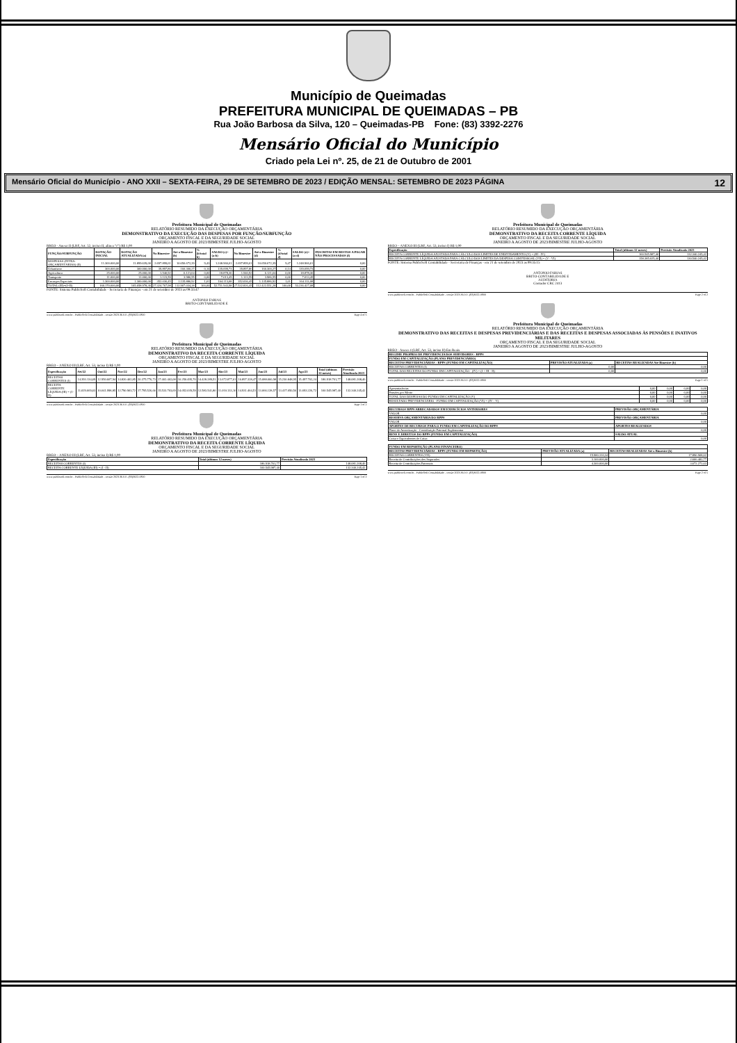Município de Queimadas
PREFEITURA MUNICIPAL DE QUEIMADAS – PB
Rua João Barbosa da Silva, 120 – Queimadas-PB Fone: (83) 3392-2276
Mensário Oficial do Município
Criado pela Lei nº. 25, de 21 de Outubro de 2001
Mensário Oficial do Município - ANO XXII – SEXTA-FEIRA, 29 DE SETEMBRO DE 2023 / EDIÇÃO MENSAL: SETEMBRO DE 2023 PÁGINA 12
Prefeitura Municipal de Queimadas
RELATÓRIO RESUMIDO DA EXECUÇÃO ORÇAMENTÁRIA
DEMONSTRATIVO DA EXECUÇÃO DAS DESPESAS POR FUNÇÃO/SUBFUNÇÃO
ORÇAMENTO FISCAL E DA SEGURIDADE SOCIAL
JANEIRO A AGOSTO DE 2023/BIMESTRE JULHO-AGOSTO
RREO - Anexo II (LRF, Art. 52, inciso II, alínea "c") R$ 1,00
| FUNÇÃO/SUBFUNÇÃO | DOTAÇÃO INICIAL | DOTAÇÃO ATUALIZADA (a) | No Bimestre | Até o Bimestre (b) | % (b/total b) | SALDO (c)=(a-b) | No Bimestre | Até o Bimestre (d) | % (d/total d) | SALDO (e)=(a-d) | INSCRITAS EM RESTOS A PAGAR NÃO PROCESSADOS (f) |
| --- | --- | --- | --- | --- | --- | --- | --- | --- | --- | --- | --- |
| DESPESAS (INTRA-ORÇAMENTÁRIAS) (II) | 11.300.000,00 | 11.899.639,00 | 2.697.899,61 | 10.650.672,39 | 9,43 | 1.248.966,61 | 2.697.899,61 | 10.650.672,39 | 9,47 | 1.248.966,61 | 0,00 |
| Urbanismo | 300.000,00 | 300.000,00 | 39.897,86 | 160.300,27 | 0,14 | 139.699,73 | 39.897,86 | 160.300,27 | 0,14 | 139.699,73 | 0,00 |
| Agricultura | 25.000,00 | 25.000,00 | 1.540,92 | 6.121,64 | 0,00 | 18.878,36 | 1.540,92 | 6.121,64 | 0,00 | 18.878,36 | 0,00 |
| Transporte | 11.000,00 | 11.000,00 | 1.123,59 | 3.986,55 | 0,00 | 7.013,45 | 1.123,59 | 3.986,55 | 0,00 | 7.013,45 | 0,00 |
| Encargos Especiais | 1.300.000,00 | 1.300.000,00 | 352.036,45 | 1.135.886,92 | 1,01 | 164.113,08 | 352.036,45 | 1.135.886,92 | 1,01 | 164.113,08 | 0,00 |
| TOTAL (III)=(I+II) | 160.170.600,00 | 165.658.978,36 | 27.324.767,98 | 112.907.034,38 | 100,00 | 52.751.943,98 | 27.532.826,45 | 112.422.551,28 | 100,00 | 53.236.427,08 | 0,00 |
FONTE: Sistema PublicSoft Contabilidade - Secretaria de Finanças - em 21 de setembro de 2023 as 09:33:47
ANTONIO FARIAS
BRITO-CONTABILIDADE E
www.publicsoft.com.br - PublicSoft Contabilidade - versão 2023.36.0.0 -(83)3022-0800 Page 4 of 5
Prefeitura Municipal de Queimadas
RELATÓRIO RESUMIDO DA EXECUÇÃO ORÇAMENTÁRIA
DEMONSTRATIVO DA RECEITA CORRENTE LÍQUIDA
ORÇAMENTO FISCAL E DA SEGURIDADE SOCIAL
JANEIRO A AGOSTO DE 2023/BIMESTRE JULHO-AGOSTO
RREO – ANEXO III (LRF, Art. 53, inciso I) R$ 1,00
| Especificação | Set/22 | Out/22 | Nov/22 | Dez/22 | Jan/23 | Fev/23 | Mar/23 | Abr/23 | Mai/23 | Jun/23 | Jul/23 | Ago/23 | Total (últimos 12 meses) | Previsão Atualizada 2023 |
| --- | --- | --- | --- | --- | --- | --- | --- | --- | --- | --- | --- | --- | --- | --- |
| RECEITAS CORRENTES (I) | 14.393.134,69 | 12.950.607,94 | 14.820.402,85 | 20.375.776,73 | 17.402.402,08 | 16.250.495,70 | 14.428.289,51 | 13.672.877,61 | 16.897.328,47 | 15.088.060,98 | 15.230.848,95 | 15.497.702,24 | 186.918.761,77 | 148.081.208,46 |
| RECEITA CORRENTE LÍQUIDA (III) = (I - II) | 11.029.669,63 | 10.641.998,85 | 12.790.903,72 | 17.795.526,66 | 15.533.703,69 | 14.052.039,59 | 12.583.541,80 | 11.010.133,10 | 14.931.464,51 | 13.066.128,57 | 13.417.050,56 | 13.693.226,72 | 160.545.987,40 | 132.340.245,42 |
www.publicsoft.com.br - PublicSoft Contabilidade - versão 2023.36.0.0 -(83)3022-0800 Page 1 of 2
Prefeitura Municipal de Queimadas
RELATÓRIO RESUMIDO DA EXECUÇÃO ORÇAMENTÁRIA
DEMONSTRATIVO DA RECEITA CORRENTE LÍQUIDA
ORÇAMENTO FISCAL E DA SEGURIDADE SOCIAL
JANEIRO A AGOSTO DE 2023/BIMESTRE JULHO-AGOSTO
RREO – ANEXO III (LRF, Art. 53, inciso I) R$ 1,00
| Especificação | Total (últimos 12 meses) | Previsão Atualizada 2023 |
| --- | --- | --- |
| RECEITAS CORRENTES (I) | 186.918.761,77 | 148.081.208,46 |
| RECEITA CORRENTE LÍQUIDA (III) = (I - II) | 160.545.987,40 | 132.340.245,42 |
www.publicsoft.com.br - PublicSoft Contabilidade - versão 2023.36.0.0 -(83)3022-0800 Page 1 of 2
Prefeitura Municipal de Queimadas
RELATÓRIO RESUMIDO DA EXECUÇÃO ORÇAMENTÁRIA
DEMONSTRATIVO DA RECEITA CORRENTE LÍQUIDA
ORÇAMENTO FISCAL E DA SEGURIDADE SOCIAL
JANEIRO A AGOSTO DE 2023/BIMESTRE JULHO-AGOSTO
RREO – ANEXO III (LRF, Art. 53, inciso I) R$ 1,00
| Especificação | Total (últimos 12 meses) | Previsão Atualizada 2023 |
| --- | --- | --- |
| RECEITA CORRENTE LÍQUIDA AJUSTADA PARA CÁLCULO DOS LIMITES DE ENDIVIDAMENTO (V) = (III - IV) | 160.545.987,40 | 132.340.245,42 |
| RECEITA CORRENTE LÍQUIDA AJUSTADA PARA CÁLCULO DOS LIMITES DA DESPESA COM PESSOAL (VII) = (V - VI) | 158.385.025,40 | 130.540.245,42 |
FONTE: Sistema PublicSoft Contabilidade - Secretaria de Finanças - em 21 de setembro de 2023 as 09:35:15
ANTONIO FARIAS
BRITO-CONTABILIDADE E
AUDITORIA
Contador CRC 2413
www.publicsoft.com.br - PublicSoft Contabilidade - versão 2023.36.0.0 -(83)3022-0800 Page 2 of 2
Prefeitura Municipal de Queimadas
RELATÓRIO RESUMIDO DA EXECUÇÃO ORÇAMENTÁRIA
DEMONSTRATIVO DAS RECEITAS E DESPESAS PREVIDENCIÁRIAS E DAS RECEITAS E DESPESAS ASSOCIADAS ÀS PENSÕES E INATIVOS MILITARES
ORÇAMENTO FISCAL E DA SEGURIDADE SOCIAL
JANEIRO A AGOSTO DE 2023/BIMESTRE JULHO-AGOSTO
RREO - Anexo 4 (LRF, Art. 53, inciso II) Em Reais
| REGIME PROPRIO DE PREVIDENCIA DOS SERVIDORES - RPPS | | |
| --- | --- | --- |
| FUNDO EM CAPITALIZAÇÃO (PLANO PREVIDENCIÁRIO) | | |
| RECEITAS PREVIDENCIÁRIAS - RPPS (FUNDO EM CAPITALIZAÇÃO) | PREVISÃO ATUALIZADA (a) | RECEITAS REALIZADAS Até Bimestre (b) |
| RECEITAS CORRENTES (I) | 0,00 | 0,00 |
| TOTAL DAS RECEITAS DO FUNDO EM CAPITALIZAÇÃO - (IV) = (I + III - II) | 0,00 | 0,00 |
www.publicsoft.com.br - PublicSoft Contabilidade - versão 2023.36.0.0 -(83)3022-0800 Page 1 of 5
| Aposentadorias | 0,00 | 0,00 | 0,00 | 0,00 |
| Pensões por Morte | 0,00 | 0,00 | 0,00 | 0,00 |
| TOTAL DAS DESPESAS DO FUNDO EM CAPITALIZAÇÃO (V) | 0,00 | 0,00 | 0,00 | 0,00 |
| RESULTADO PREVIDENCIÁRIO - FUNDO EM CAPITALIZAÇÃO (VI) = (IV – V) | 0,00 | 0,00 | 0,00 | 0,00 |
| RECURSOS RPPS ARRECADADOS EM EXERCÍCIOS ANTERIORES | PREVISÃO ORÇAMENTÁRIA |
| --- | --- |
| VALOR | 0,00 |
| RESERVA ORÇAMENTÁRIA DO RPPS | PREVISÃO ORÇAMENTÁRIA |
| VALOR | 0,00 |
| APORTES DE RECURSOS PARA O FUNDO EM CAPITALIZAÇÃO DO RPPS | APORTES REALIZADOS |
| Plano de Amortização - Contribuição Patronal Suplementar | 0,00 |
| BENS E DIREITOS DO RPPS (FUNDO EM CAPITALIZAÇÃO) | SALDO ATUAL |
| Caixa e Equivalentes de Caixa | 0,00 |
| FUNDO EM REPARTIÇÃO (PLANO FINANCEIRO) | | |
| --- | --- | --- |
| RECEITAS PREVIDENCIÁRIAS - RPPS (FUNDO EM REPARTIÇÃO) | PREVISÃO ATUALIZADA (a) | RECEITAS REALIZADAS Até o Bimestre (b) |
| RECEITAS CORRENTES (VII) | 15.980.310,34 | 17.890.908,62 |
| Receita de Contribuições dos Segurados | 3.100.000,00 | 2.606.482,77 |
| Receita de Contribuições Patronais | 4.300.000,00 | 3.672.272,63 |
www.publicsoft.com.br - PublicSoft Contabilidade - versão 2023.36.0.0 -(83)3022-0800 Page 2 of 5